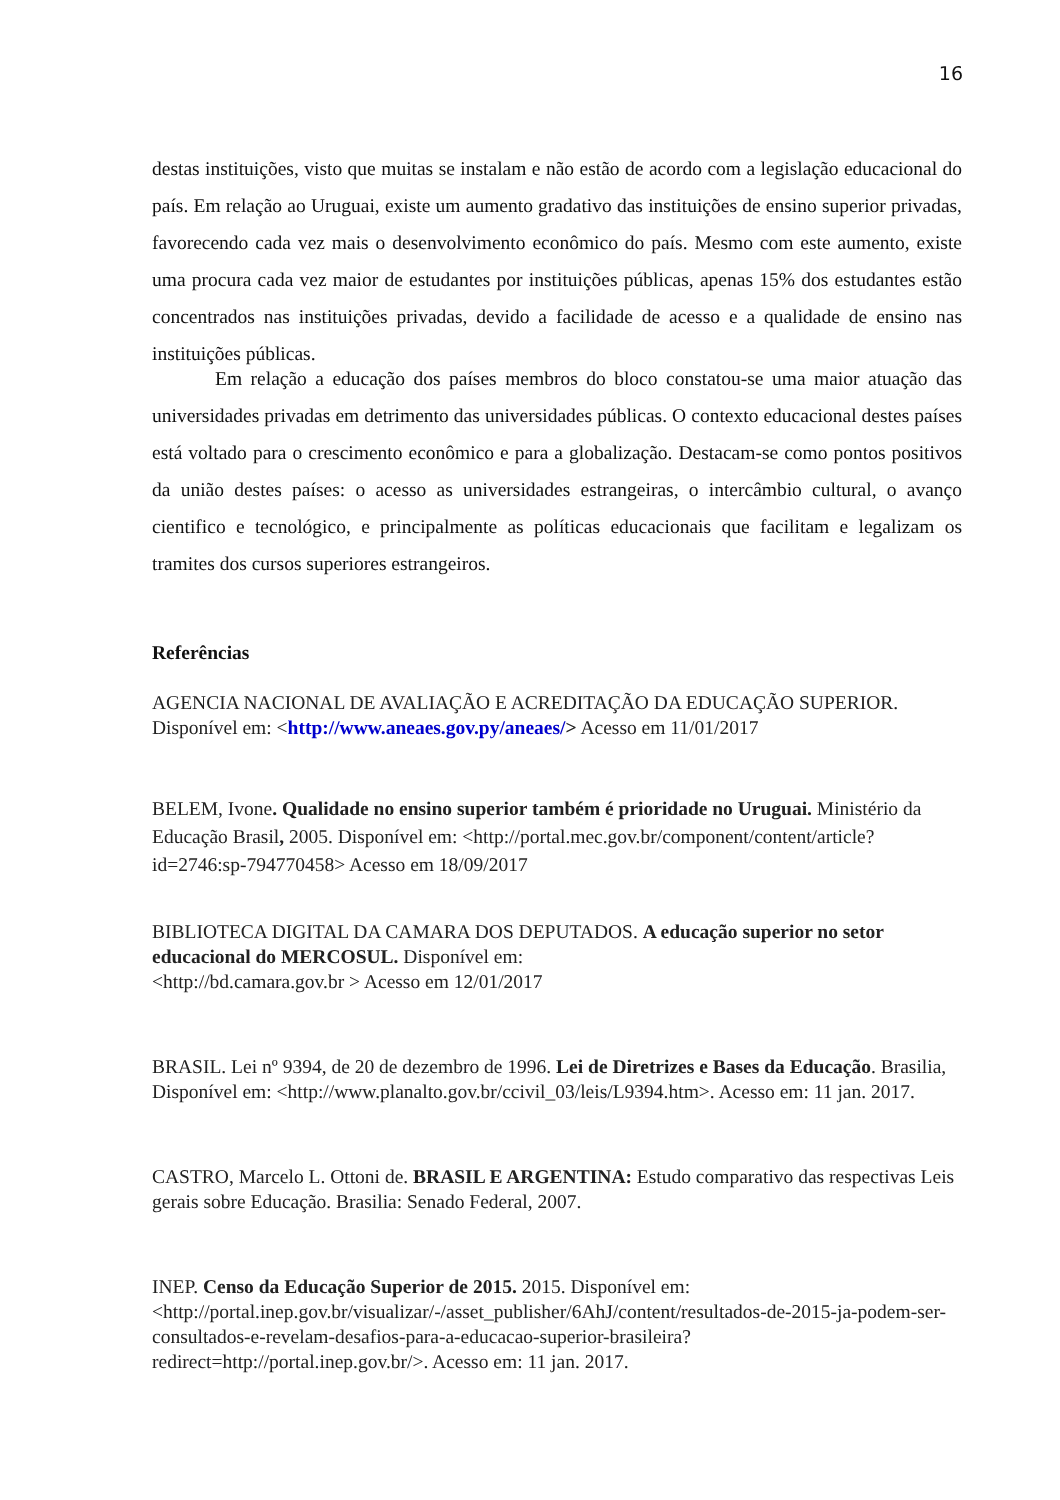16
destas instituições, visto que muitas se instalam e não estão de acordo com a legislação educacional do país. Em relação ao Uruguai, existe um aumento gradativo das instituições de ensino superior privadas, favorecendo cada vez mais o desenvolvimento econômico do país. Mesmo com este aumento, existe uma procura cada vez maior de estudantes por instituições públicas, apenas 15% dos estudantes estão concentrados nas instituições privadas, devido a facilidade de acesso e a qualidade de ensino nas instituições públicas.
Em relação a educação dos países membros do bloco constatou-se uma maior atuação das universidades privadas em detrimento das universidades públicas. O contexto educacional destes países está voltado para o crescimento econômico e para a globalização. Destacam-se como pontos positivos da união destes países: o acesso as universidades estrangeiras, o intercâmbio cultural, o avanço cientifico e tecnológico, e principalmente as políticas educacionais que facilitam e legalizam os tramites dos cursos superiores estrangeiros.
Referências
AGENCIA NACIONAL DE AVALIAÇÃO E ACREDITAÇÃO DA EDUCAÇÃO SUPERIOR. Disponível em: <http://www.aneaes.gov.py/aneaes/> Acesso em 11/01/2017
BELEM, Ivone. Qualidade no ensino superior também é prioridade no Uruguai. Ministério da Educação Brasil, 2005. Disponível em: <http://portal.mec.gov.br/component/content/article?id=2746:sp-794770458> Acesso em 18/09/2017
BIBLIOTECA DIGITAL DA CAMARA DOS DEPUTADOS. A educação superior no setor educacional do MERCOSUL. Disponível em:
<http://bd.camara.gov.br > Acesso em 12/01/2017
BRASIL. Lei nº 9394, de 20 de dezembro de 1996. Lei de Diretrizes e Bases da Educação. Brasilia, Disponível em: <http://www.planalto.gov.br/ccivil_03/leis/L9394.htm>. Acesso em: 11 jan. 2017.
CASTRO, Marcelo L. Ottoni de. BRASIL E ARGENTINA: Estudo comparativo das respectivas Leis gerais sobre Educação. Brasilia: Senado Federal, 2007.
INEP. Censo da Educação Superior de 2015. 2015. Disponível em: <http://portal.inep.gov.br/visualizar/-/asset_publisher/6AhJ/content/resultados-de-2015-ja-podem-ser-consultados-e-revelam-desafios-para-a-educacao-superior-brasileira?redirect=http://portal.inep.gov.br/>. Acesso em: 11 jan. 2017.